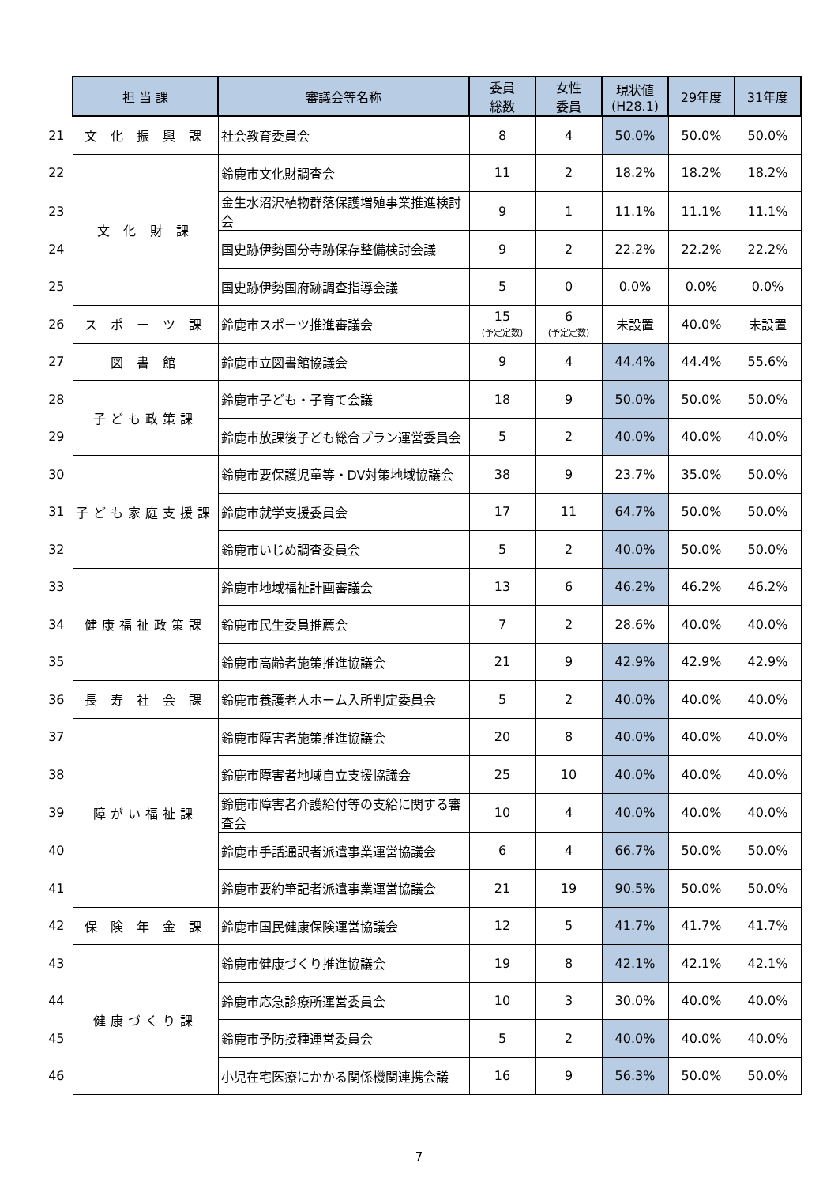| | 担 当 課 | 審議会等名称 | 委員 総数 | 女性 委員 | 現状値 (H28.1) | 29年度 | 31年度 |
| 21 | 文 化 振 興 課 | 社会教育委員会 | 8 | 4 | 50.0% | 50.0% | 50.0% |
| 22 | 文 化 財 課 | 鈴鹿市文化財調査会 | 11 | 2 | 18.2% | 18.2% | 18.2% |
| 23 | | 金生水沼沢植物群落保護増殖事業推進検討会 | 9 | 1 | 11.1% | 11.1% | 11.1% |
| 24 | | 国史跡伊勢国分寺跡保存整備検討会議 | 9 | 2 | 22.2% | 22.2% | 22.2% |
| 25 | | 国史跡伊勢国府跡調査指導会議 | 5 | 0 | 0.0% | 0.0% | 0.0% |
| 26 | ス ポ ー ツ 課 | 鈴鹿市スポーツ推進審議会 | 15 (予定定数) | 6 (予定定数) | 未設置 | 40.0% | 未設置 |
| 27 | 図 書 館 | 鈴鹿市立図書館協議会 | 9 | 4 | 44.4% | 44.4% | 55.6% |
| 28 | 子ども政策課 | 鈴鹿市子ども・子育て会議 | 18 | 9 | 50.0% | 50.0% | 50.0% |
| 29 | | 鈴鹿市放課後子ども総合プラン運営委員会 | 5 | 2 | 40.0% | 40.0% | 40.0% |
| 30 | 子ども家庭支援課 | 鈴鹿市要保護児童等・DV対策地域協議会 | 38 | 9 | 23.7% | 35.0% | 50.0% |
| 31 | | 鈴鹿市就学支援委員会 | 17 | 11 | 64.7% | 50.0% | 50.0% |
| 32 | | 鈴鹿市いじめ調査委員会 | 5 | 2 | 40.0% | 50.0% | 50.0% |
| 33 | 健康福祉政策課 | 鈴鹿市地域福祉計画審議会 | 13 | 6 | 46.2% | 46.2% | 46.2% |
| 34 | | 鈴鹿市民生委員推薦会 | 7 | 2 | 28.6% | 40.0% | 40.0% |
| 35 | | 鈴鹿市高齢者施策推進協議会 | 21 | 9 | 42.9% | 42.9% | 42.9% |
| 36 | 長 寿 社 会 課 | 鈴鹿市養護老人ホーム入所判定委員会 | 5 | 2 | 40.0% | 40.0% | 40.0% |
| 37 | 障がい福祉課 | 鈴鹿市障害者施策推進協議会 | 20 | 8 | 40.0% | 40.0% | 40.0% |
| 38 | | 鈴鹿市障害者地域自立支援協議会 | 25 | 10 | 40.0% | 40.0% | 40.0% |
| 39 | | 鈴鹿市障害者介護給付等の支給に関する審査会 | 10 | 4 | 40.0% | 40.0% | 40.0% |
| 40 | | 鈴鹿市手話通訳者派遣事業運営協議会 | 6 | 4 | 66.7% | 50.0% | 50.0% |
| 41 | | 鈴鹿市要約筆記者派遣事業運営協議会 | 21 | 19 | 90.5% | 50.0% | 50.0% |
| 42 | 保 険 年 金 課 | 鈴鹿市国民健康保険運営協議会 | 12 | 5 | 41.7% | 41.7% | 41.7% |
| 43 | 健康づくり課 | 鈴鹿市健康づくり推進協議会 | 19 | 8 | 42.1% | 42.1% | 42.1% |
| 44 | | 鈴鹿市応急診療所運営委員会 | 10 | 3 | 30.0% | 40.0% | 40.0% |
| 45 | | 鈴鹿市予防接種運営委員会 | 5 | 2 | 40.0% | 40.0% | 40.0% |
| 46 | | 小児在宅医療にかかる関係機関連携会議 | 16 | 9 | 56.3% | 50.0% | 50.0% |
7